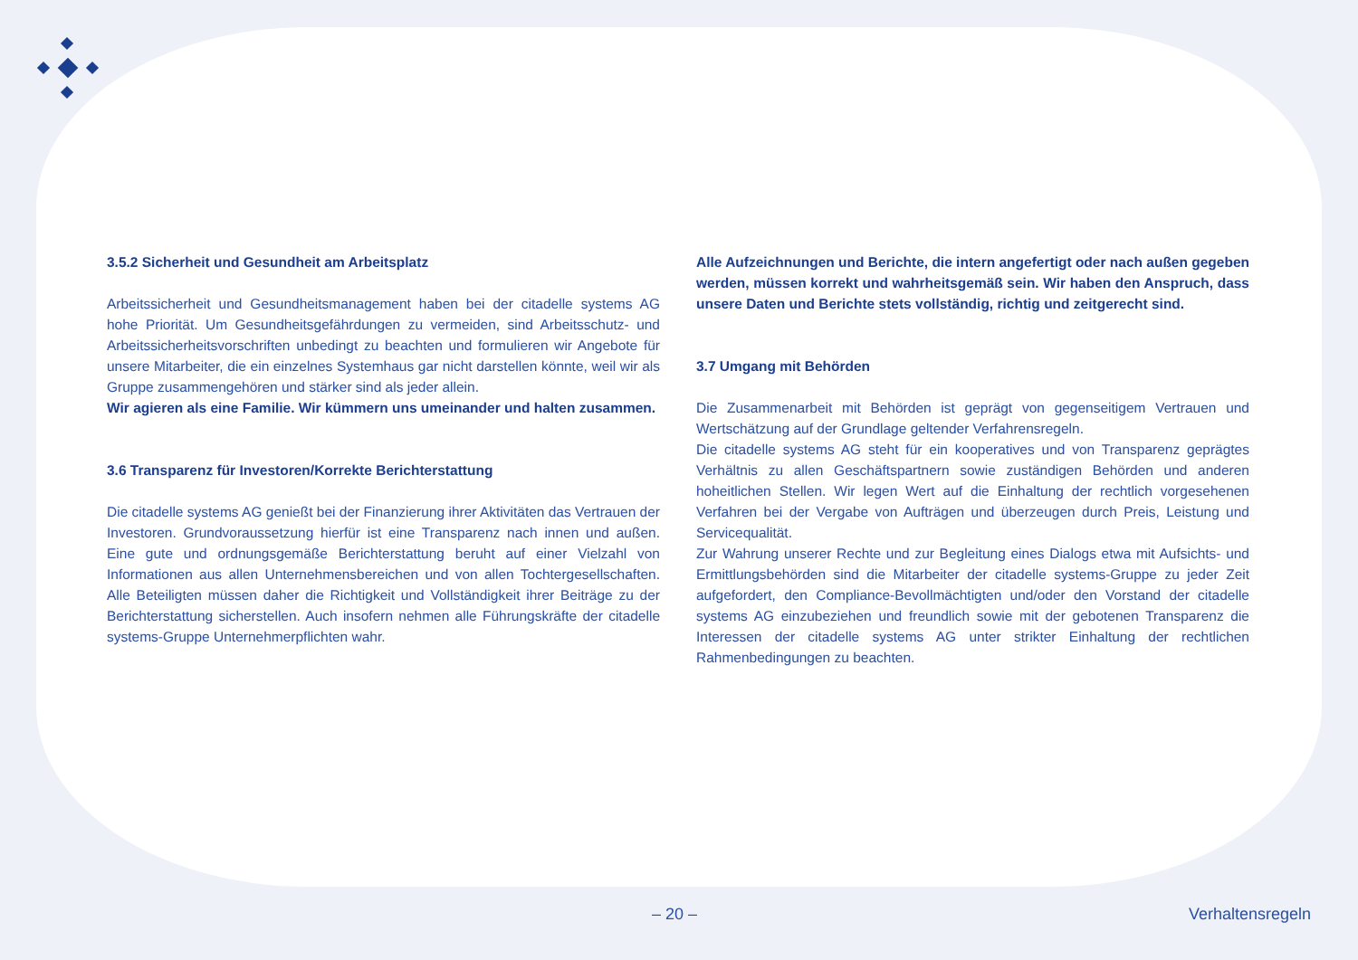3.5.2 Sicherheit und Gesundheit am Arbeitsplatz
Arbeitssicherheit und Gesundheitsmanagement haben bei der citadelle systems AG hohe Priorität. Um Gesundheitsgefährdungen zu vermeiden, sind Arbeitsschutz- und Arbeitssicherheitsvorschriften unbedingt zu beachten und formulieren wir Angebote für unsere Mitarbeiter, die ein einzelnes Systemhaus gar nicht darstellen könnte, weil wir als Gruppe zusammengehören und stärker sind als jeder allein.
Wir agieren als eine Familie. Wir kümmern uns umeinander und halten zusammen.
3.6 Transparenz für Investoren/Korrekte Berichterstattung
Die citadelle systems AG genießt bei der Finanzierung ihrer Aktivitäten das Vertrauen der Investoren. Grundvoraussetzung hierfür ist eine Transparenz nach innen und außen. Eine gute und ordnungsgemäße Berichterstattung beruht auf einer Vielzahl von Informationen aus allen Unternehmensbereichen und von allen Tochtergesellschaften. Alle Beteiligten müssen daher die Richtigkeit und Vollständigkeit ihrer Beiträge zu der Berichterstattung sicherstellen. Auch insofern nehmen alle Führungskräfte der citadelle systems-Gruppe Unternehmerpflichten wahr.
Alle Aufzeichnungen und Berichte, die intern angefertigt oder nach außen gegeben werden, müssen korrekt und wahrheitsgemäß sein. Wir haben den Anspruch, dass unsere Daten und Berichte stets vollständig, richtig und zeitgerecht sind.
3.7 Umgang mit Behörden
Die Zusammenarbeit mit Behörden ist geprägt von gegenseitigem Vertrauen und Wertschätzung auf der Grundlage geltender Verfahrensregeln.
Die citadelle systems AG steht für ein kooperatives und von Transparenz geprägtes Verhältnis zu allen Geschäftspartnern sowie zuständigen Behörden und anderen hoheitlichen Stellen. Wir legen Wert auf die Einhaltung der rechtlich vorgesehenen Verfahren bei der Vergabe von Aufträgen und überzeugen durch Preis, Leistung und Servicequalität.
Zur Wahrung unserer Rechte und zur Begleitung eines Dialogs etwa mit Aufsichts- und Ermittlungsbehörden sind die Mitarbeiter der citadelle systems-Gruppe zu jeder Zeit aufgefordert, den Compliance-Bevollmächtigten und/oder den Vorstand der citadelle systems AG einzubeziehen und freundlich sowie mit der gebotenen Transparenz die Interessen der citadelle systems AG unter strikter Einhaltung der rechtlichen Rahmenbedingungen zu beachten.
– 20 – Verhaltensregeln